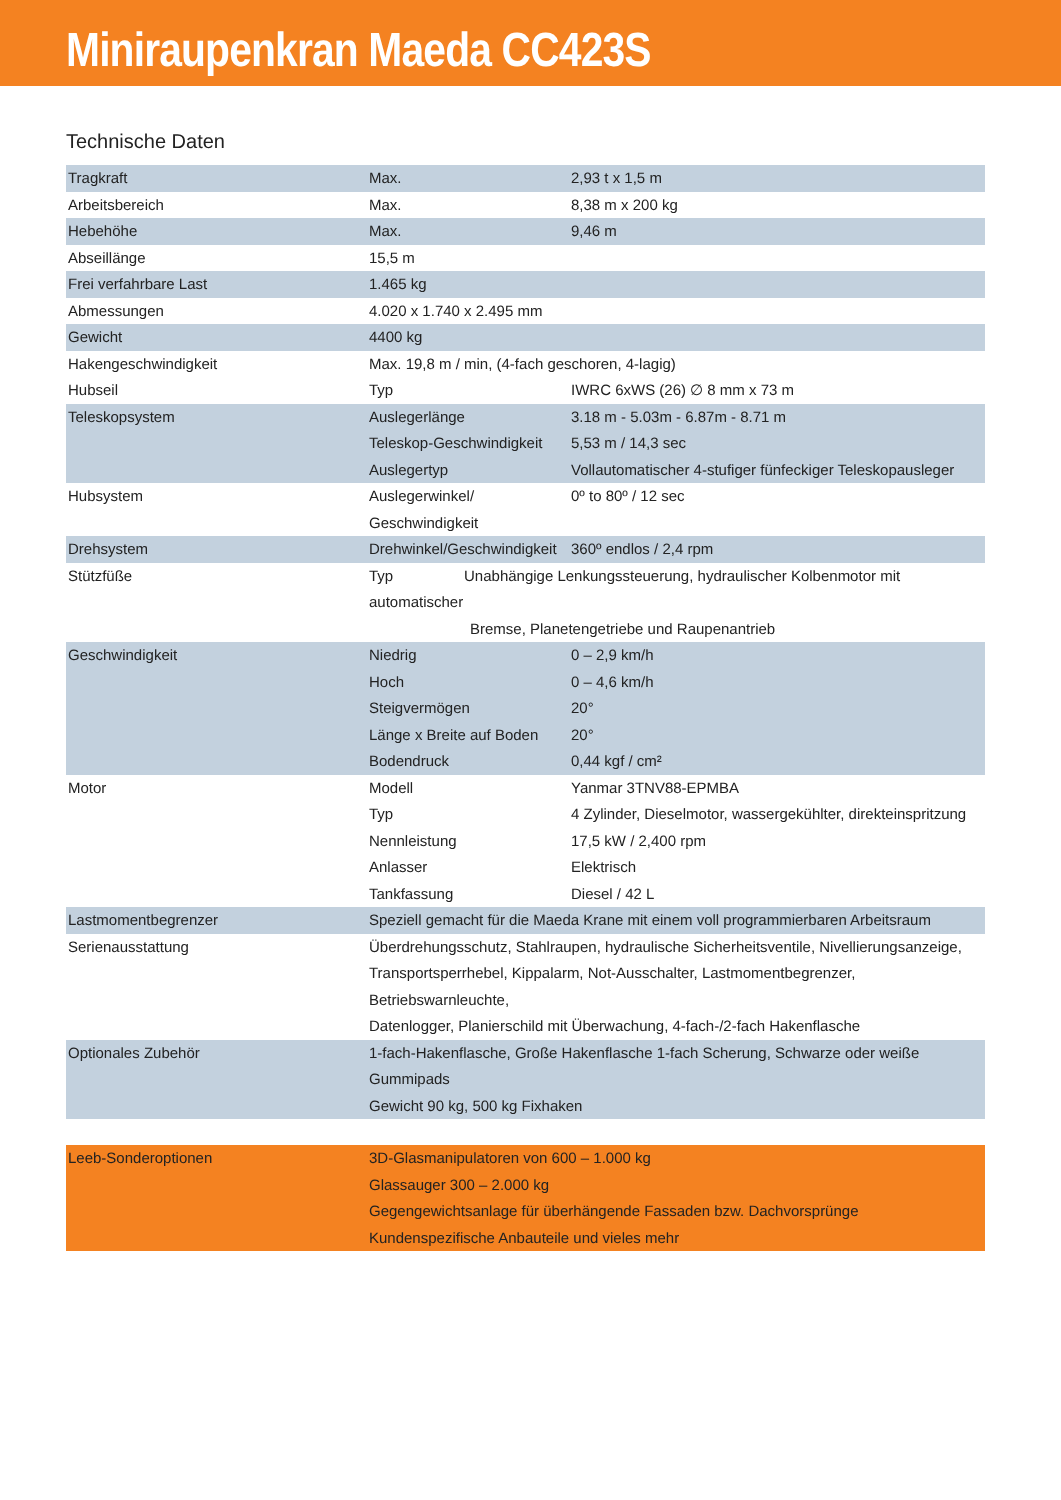Miniraupenkran Maeda CC423S
Technische Daten
| Tragkraft | Max. | 2,93 t x 1,5 m |
| Arbeitsbereich | Max. | 8,38 m x 200 kg |
| Hebehöhe | Max. | 9,46 m |
| Abseillänge | 15,5 m | |
| Frei verfahrbare Last | 1.465 kg | |
| Abmessungen | 4.020 x 1.740 x 2.495 mm | |
| Gewicht | 4400 kg | |
| Hakengeschwindigkeit | Max. 19,8 m / min, (4-fach geschoren, 4-lagig) | |
| Hubseil | Typ | IWRC 6xWS (26) ∅ 8 mm x 73 m |
| Teleskopsystem | Auslegerlänge | 3.18 m - 5.03m - 6.87m - 8.71 m |
| | Teleskop-Geschwindigkeit | 5,53 m / 14,3 sec |
| | Auslegertyp | Vollautomatischer 4-stufiger fünfeckiger Teleskopausleger |
| Hubsystem | Auslegerwinkel/ Geschwindigkeit | 0º to 80º / 12 sec |
| Drehsystem | Drehwinkel/Geschwindigkeit | 360º endlos / 2,4 rpm |
| Stützfüße | Typ Unabhängige Lenkungssteuerung, hydraulischer Kolbenmotor mit automatischer Bremse, Planetengetriebe und Raupenantrieb | |
| Geschwindigkeit | Niedrig | 0 – 2,9 km/h |
| | Hoch | 0 – 4,6 km/h |
| | Steigvermögen | 20° |
| | Länge x Breite auf Boden | 20° |
| | Bodendruck | 0,44 kgf / cm² |
| Motor | Modell | Yanmar 3TNV88-EPMBA |
| | Typ | 4 Zylinder, Dieselmotor, wassergekühlter, direkteinspritzung |
| | Nennleistung | 17,5 kW / 2,400 rpm |
| | Anlasser | Elektrisch |
| | Tankfassung | Diesel / 42 L |
| Lastmomentbegrenzer | Speziell gemacht für die Maeda Krane mit einem voll programmierbaren Arbeitsraum | |
| Serienausstattung | Überdrehungsschutz, Stahlraupen, hydraulische Sicherheitsventile, Nivellierungsanzeige, Transportsperrhebel, Kippalarm, Not-Ausschalter, Lastmomentbegrenzer, Betriebswarnleuchte, Datenlogger, Planierschild mit Überwachung, 4-fach-/2-fach Hakenflasche | |
| Optionales Zubehör | 1-fach-Hakenflasche, Große Hakenflasche 1-fach Scherung, Schwarze oder weiße Gummipads Gewicht 90 kg, 500 kg Fixhaken | |
| Leeb-Sonderoptionen | 3D-Glasmanipulatoren von 600 – 1.000 kg Glassauger 300 – 2.000 kg Gegengewichtsanlage für überhängende Fassaden bzw. Dachvorsprünge Kundenspezifische Anbauteile und vieles mehr | |